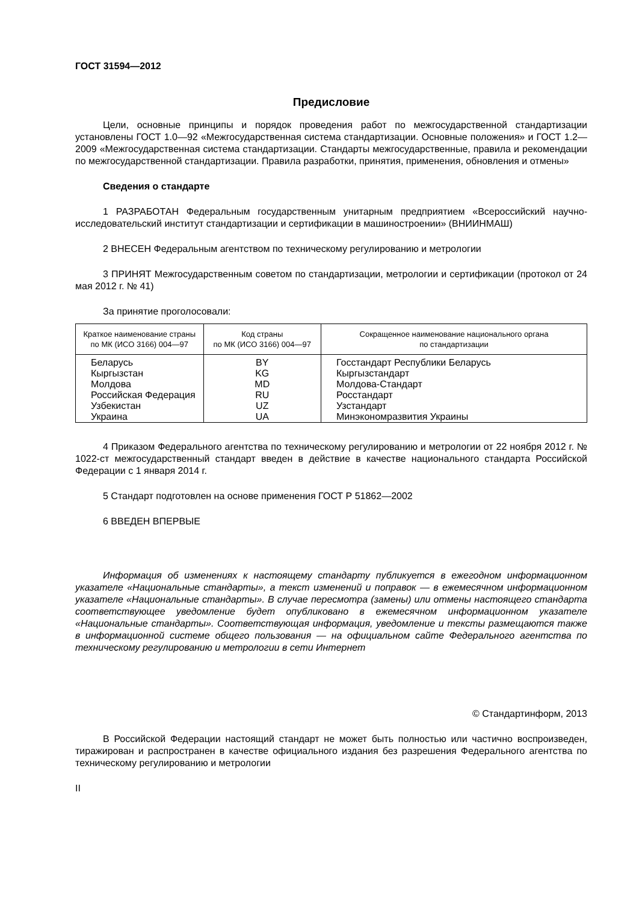ГОСТ 31594—2012
Предисловие
Цели, основные принципы и порядок проведения работ по межгосударственной стандартизации установлены ГОСТ 1.0—92 «Межгосударственная система стандартизации. Основные положения» и ГОСТ 1.2—2009 «Межгосударственная система стандартизации. Стандарты межгосударственные, правила и рекомендации по межгосударственной стандартизации. Правила разработки, принятия, применения, обновления и отмены»
Сведения о стандарте
1 РАЗРАБОТАН Федеральным государственным унитарным предприятием «Всероссийский научно-исследовательский институт стандартизации и сертификации в машиностроении» (ВНИИНМАШ)
2 ВНЕСЕН Федеральным агентством по техническому регулированию и метрологии
3 ПРИНЯТ Межгосударственным советом по стандартизации, метрологии и сертификации (протокол от 24 мая 2012 г. № 41)
За принятие проголосовали:
| Краткое наименование страны по МК (ИСО 3166) 004—97 | Код страны по МК (ИСО 3166) 004—97 | Сокращенное наименование национального органа по стандартизации |
| --- | --- | --- |
| Беларусь | BY | Госстандарт Республики Беларусь |
| Кыргызстан | KG | Кыргызстандарт |
| Молдова | MD | Молдова-Стандарт |
| Российская Федерация | RU | Росстандарт |
| Узбекистан | UZ | Узстандарт |
| Украина | UA | Минэкономразвития Украины |
4 Приказом Федерального агентства по техническому регулированию и метрологии от 22 ноября 2012 г. № 1022-ст межгосударственный стандарт введен в действие в качестве национального стандарта Российской Федерации с 1 января 2014 г.
5 Стандарт подготовлен на основе применения ГОСТ Р 51862—2002
6 ВВЕДЕН ВПЕРВЫЕ
Информация об изменениях к настоящему стандарту публикуется в ежегодном информационном указателе «Национальные стандарты», а текст изменений и поправок — в ежемесячном информационном указателе «Национальные стандарты». В случае пересмотра (замены) или отмены настоящего стандарта соответствующее уведомление будет опубликовано в ежемесячном информационном указателе «Национальные стандарты». Соответствующая информация, уведомление и тексты размещаются также в информационной системе общего пользования — на официальном сайте Федерального агентства по техническому регулированию и метрологии в сети Интернет
© Стандартинформ, 2013
В Российской Федерации настоящий стандарт не может быть полностью или частично воспроизведен, тиражирован и распространен в качестве официального издания без разрешения Федерального агентства по техническому регулированию и метрологии
II